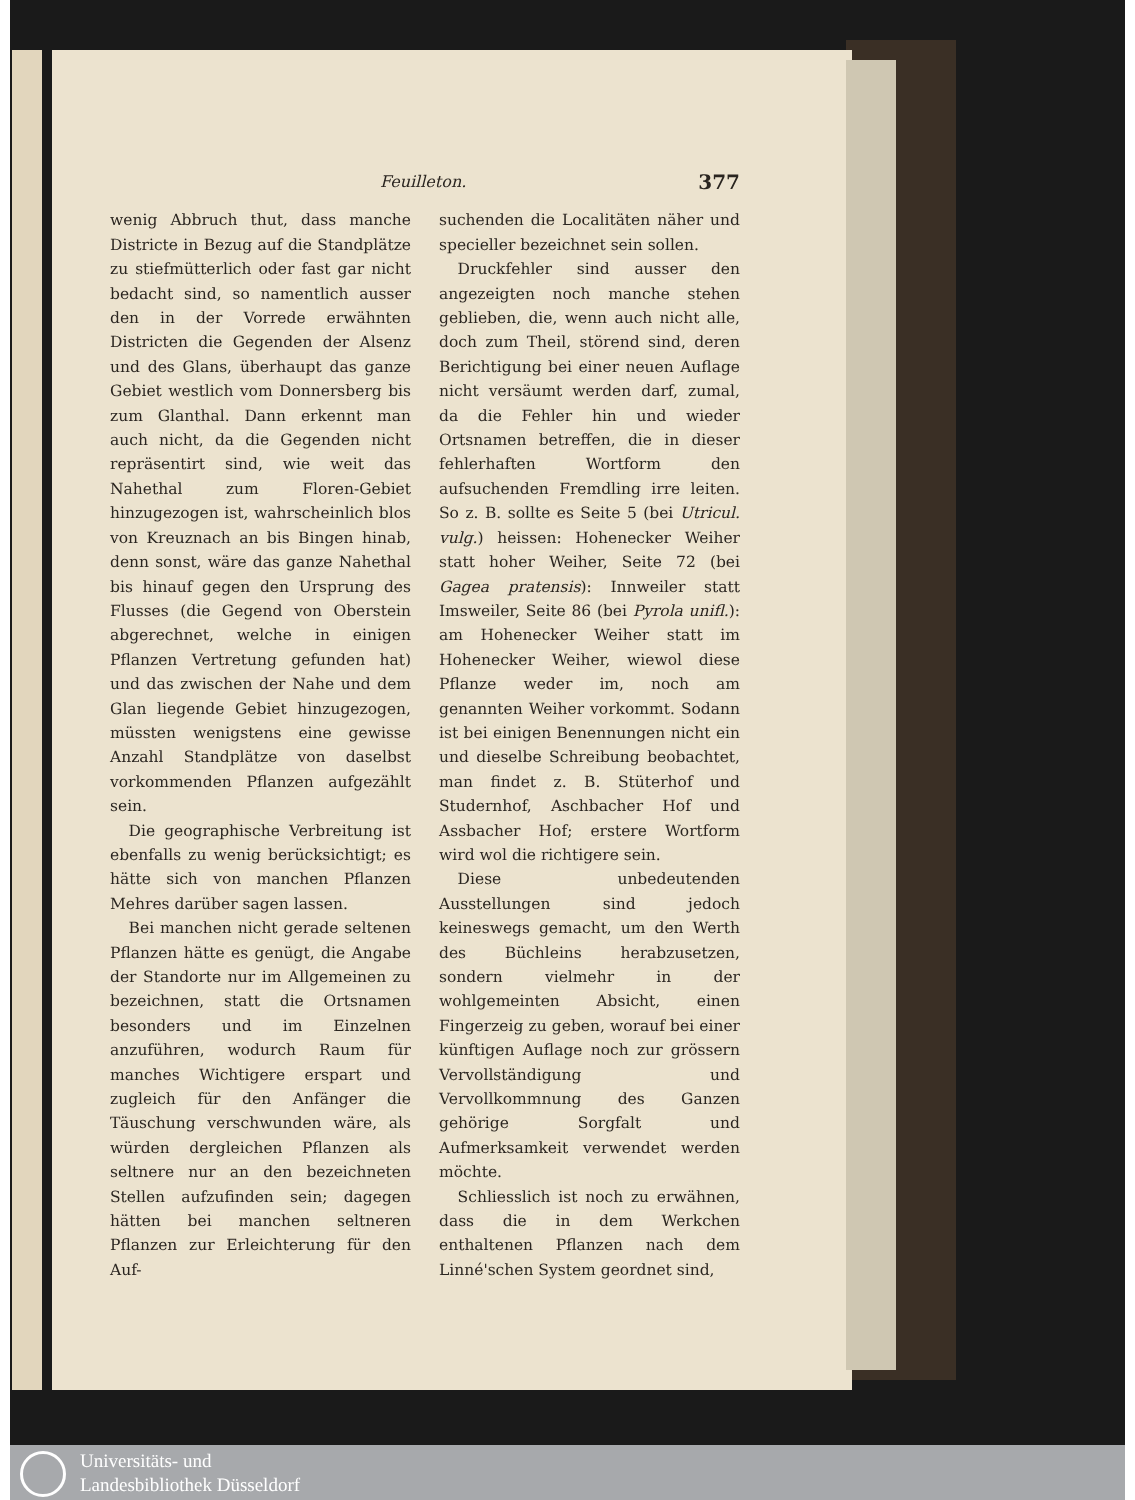Feuilleton. 377
wenig Abbruch thut, dass manche Districte in Bezug auf die Standplätze zu stiefmütterlich oder fast gar nicht bedacht sind, so namentlich ausser den in der Vorrede erwähnten Districten die Gegenden der Alsenz und des Glans, überhaupt das ganze Gebiet westlich vom Donnersberg bis zum Glanthal. Dann erkennt man auch nicht, da die Gegenden nicht repräsentirt sind, wie weit das Nahethal zum Floren-Gebiet hinzugezogen ist, wahrscheinlich blos von Kreuznach an bis Bingen hinab, denn sonst, wäre das ganze Nahethal bis hinauf gegen den Ursprung des Flusses (die Gegend von Oberstein abgerechnet, welche in einigen Pflanzen Vertretung gefunden hat) und das zwischen der Nahe und dem Glan liegende Gebiet hinzugezogen, müssten wenigstens eine gewisse Anzahl Standplätze von daselbst vorkommenden Pflanzen aufgezählt sein.
Die geographische Verbreitung ist ebenfalls zu wenig berücksichtigt; es hätte sich von manchen Pflanzen Mehres darüber sagen lassen.
Bei manchen nicht gerade seltenen Pflanzen hätte es genügt, die Angabe der Standorte nur im Allgemeinen zu bezeichnen, statt die Ortsnamen besonders und im Einzelnen anzuführen, wodurch Raum für manches Wichtigere erspart und zugleich für den Anfänger die Täuschung verschwunden wäre, als würden dergleichen Pflanzen als seltnere nur an den bezeichneten Stellen aufzufinden sein; dagegen hätten bei manchen seltneren Pflanzen zur Erleichterung für den Auf-
suchenden die Localitäten näher und specieller bezeichnet sein sollen.
Druckfehler sind ausser den angezeigten noch manche stehen geblieben, die, wenn auch nicht alle, doch zum Theil, störend sind, deren Berichtigung bei einer neuen Auflage nicht versäumt werden darf, zumal, da die Fehler hin und wieder Ortsnamen betreffen, die in dieser fehlerhaften Wortform den aufsuchenden Fremdling irre leiten. So z. B. sollte es Seite 5 (bei Utricul. vulg.) heissen: Hohenecker Weiher statt hoher Weiher, Seite 72 (bei Gagea pratensis): Innweiler statt Imsweiler, Seite 86 (bei Pyrola unifl.): am Hohenecker Weiher statt im Hohenecker Weiher, wiewol diese Pflanze weder im, noch am genannten Weiher vorkommt. Sodann ist bei einigen Benennungen nicht ein und dieselbe Schreibung beobachtet, man findet z. B. Stüterhof und Studernhof, Aschbacher Hof und Assbacher Hof; erstere Wortform wird wol die richtigere sein.
Diese unbedeutenden Ausstellungen sind jedoch keineswegs gemacht, um den Werth des Büchleins herabzusetzen, sondern vielmehr in der wohlgemeinten Absicht, einen Fingerzeig zu geben, worauf bei einer künftigen Auflage noch zur grössern Vervollständigung und Vervollkommnung des Ganzen gehörige Sorgfalt und Aufmerksamkeit verwendet werden möchte.
Schliesslich ist noch zu erwähnen, dass die in dem Werkchen enthaltenen Pflanzen nach dem Linné'schen System geordnet sind,
Universitäts- und
Landesbibliothek Düsseldorf